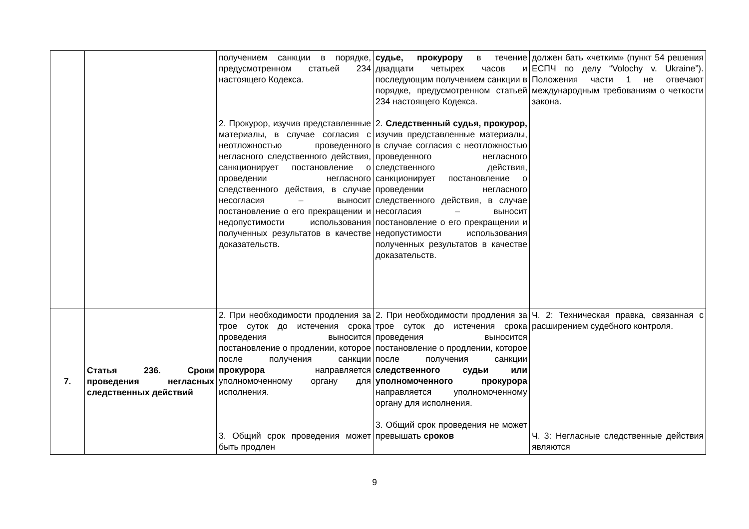| | | получением санкции в порядке, предусмотренном статьей 234 настоящего Кодекса. 2. Прокурор, изучив представленные материалы, в случае согласия с неотложностью проведенного негласного следственного действия, санкционирует постановление о проведении негласного следственного действия, в случае несогласия – выносит постановление о его прекращении и недопустимости использования полученных результатов в качестве доказательств. | судье, прокурору в течение двадцати четырех часов и последующим получением санкции в порядке, предусмотренном статьей 234 настоящего Кодекса. 2. Следственный судья, прокурор, изучив представленные материалы, в случае согласия с неотложностью проведенного негласного следственного действия, санкционирует постановление о проведении негласного следственного действия, в случае несогласия – выносит постановление о его прекращении и недопустимости использования полученных результатов в качестве доказательств. | должен бать «четким» (пункт 54 решения ЕСПЧ по делу “Volochy v. Ukraine”). Положения части 1 не отвечают международным требованиям о четкости закона. |
| 7. | Статья 236. Сроки проведения негласных следственных действий | 2. При необходимости продления за трое суток до истечения срока проведения выносится постановление о продлении, которое после получения санкции прокурора направляется уполномоченному органу для исполнения. 3. Общий срок проведения может быть продлен | 2. При необходимости продления за трое суток до истечения срока проведения выносится постановление о продлении, которое после получения санкции следственного судьи или уполномоченного прокурора направляется уполномоченному органу для исполнения. 3. Общий срок проведения не может превышать сроков | Ч. 2: Техническая правка, связанная с расширением судебного контроля. Ч. 3: Негласные следственные действия являются |
9